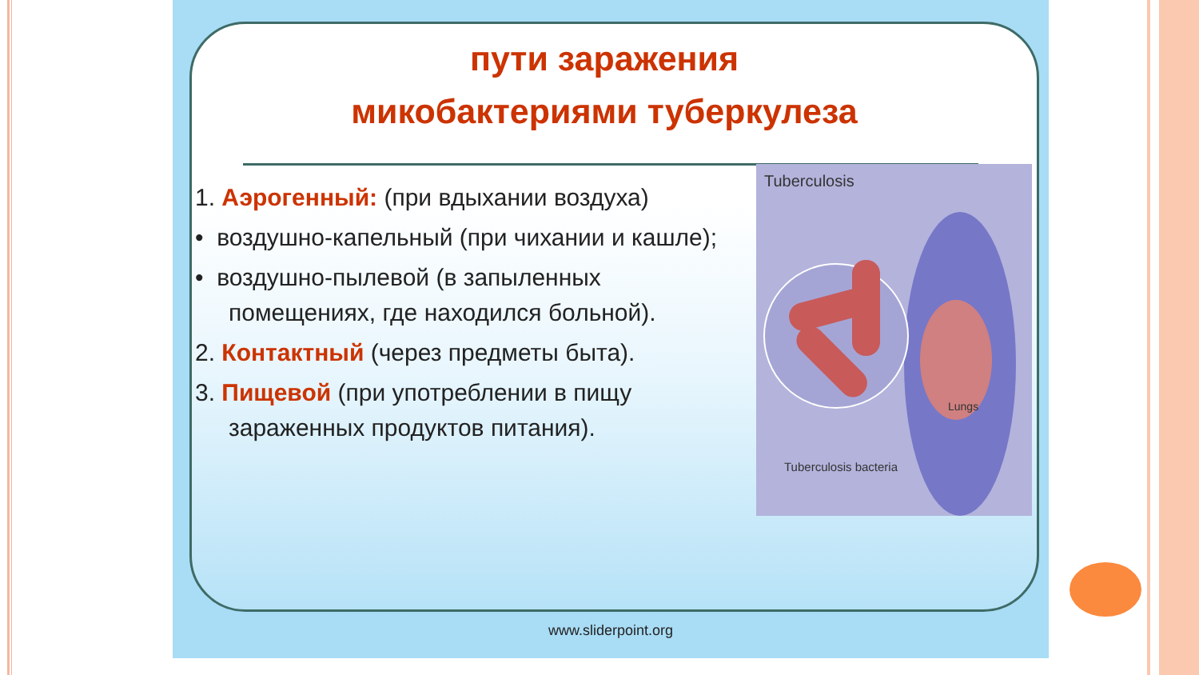пути заражения
микобактериями туберкулеза
1. Аэрогенный: (при вдыхании воздуха)
• воздушно-капельный (при чихании и кашле);
• воздушно-пылевой (в запыленных помещениях, где находился больной).
2. Контактный (через предметы быта).
3. Пищевой (при употреблении в пищу зараженных продуктов питания).
Tuberculosis
Lungs
Tuberculosis bacteria
www.sliderpoint.org